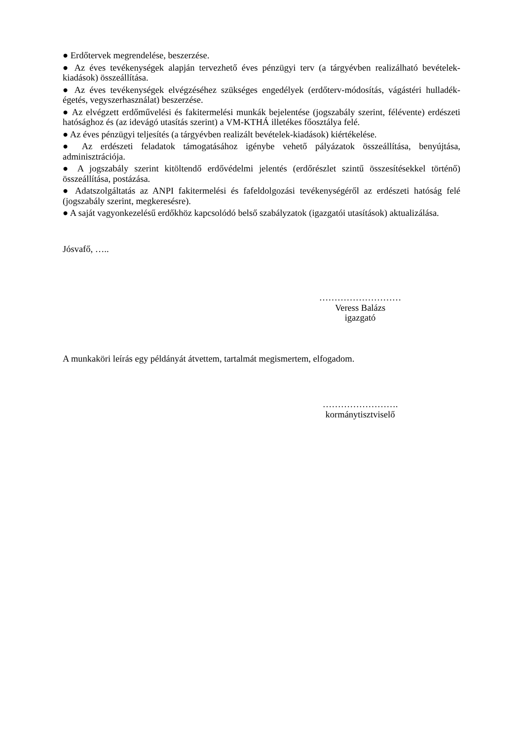● Erdőtervek megrendelése, beszerzése.
● Az éves tevékenységek alapján tervezhető éves pénzügyi terv (a tárgyévben realizálható bevételek-kiadások) összeállítása.
● Az éves tevékenységek elvégzéséhez szükséges engedélyek (erdőterv-módosítás, vágástéri hulladék-égetés, vegyszerhasználat) beszerzése.
● Az elvégzett erdőművelési és fakitermelési munkák bejelentése (jogszabály szerint, félévente) erdészeti hatósághoz és (az idevágó utasítás szerint) a VM-KTHÁ illetékes főosztálya felé.
● Az éves pénzügyi teljesítés (a tárgyévben realizált bevételek-kiadások) kiértékelése.
● Az erdészeti feladatok támogatásához igénybe vehető pályázatok összeállítása, benyújtása, adminisztrációja.
● A jogszabály szerint kitöltendő erdővédelmi jelentés (erdőrészlet szintű összesítésekkel történő) összeállítása, postázása.
● Adatszolgáltatás az ANPI fakitermelési és fafeldolgozási tevékenységéről az erdészeti hatóság felé (jogszabály szerint, megkeresésre).
● A saját vagyonkezelésű erdőkhöz kapcsolódó belső szabályzatok (igazgatói utasítások) aktualizálása.
Jósvafő, …..
………………………
Veress Balázs
igazgató
A munkaköri leírás egy példányát átvettem, tartalmát megismertem, elfogadom.
…………………….
kormánytisztviselő